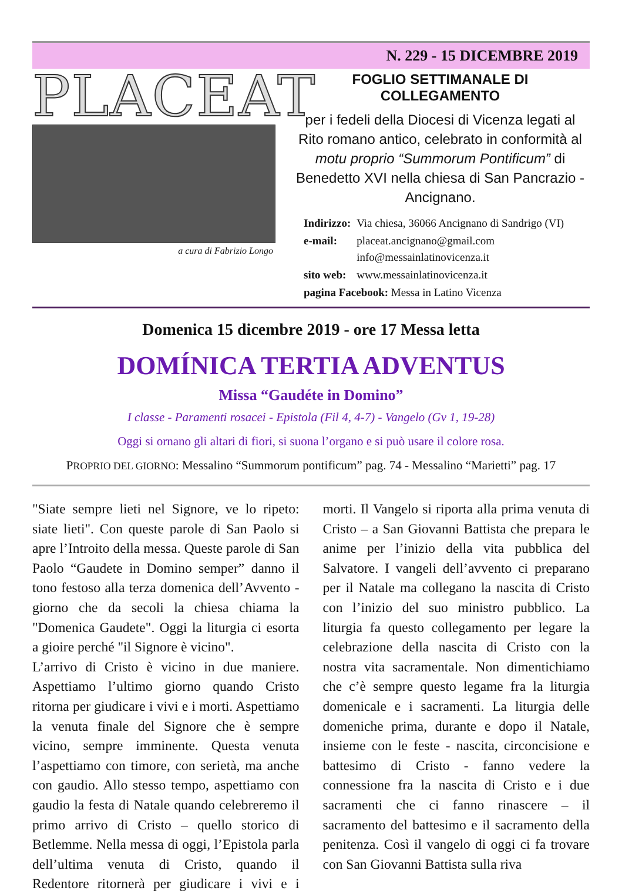N. 229 - 15 DICEMBRE 2019
PLACEAT
a cura di Fabrizio Longo
FOGLIO SETTIMANALE DI COLLEGAMENTO
per i fedeli della Diocesi di Vicenza legati al Rito romano antico, celebrato in conformità al motu proprio “Summorum Pontificum” di Benedetto XVI nella chiesa di San Pancrazio - Ancignano.
| Indirizzo: | Via chiesa, 36066 Ancignano di Sandrigo (VI) |
| e-mail: | placeat.ancignano@gmail.com info@messainlatinovicenza.it |
| sito web: | www.messainlatinovicenza.it |
| pagina Facebook: Messa in Latino Vicenza | |
Domenica 15 dicembre 2019 - ore 17 Messa letta
DOMÍNICA TERTIA ADVENTUS
Missa “Gaudéte in Domino”
I classe - Paramenti rosacei - Epistola (Fil 4, 4-7) - Vangelo (Gv 1, 19-28)
Oggi si ornano gli altari di fiori, si suona l’organo e si può usare il colore rosa.
PROPRIO DEL GIORNO: Messalino “Summorum pontificum” pag. 74 - Messalino “Marietti” pag. 17
"Siate sempre lieti nel Signore, ve lo ripeto: siate lieti". Con queste parole di San Paolo si apre l’Introito della messa. Queste parole di San Paolo “Gaudete in Domino semper” danno il tono festoso alla terza domenica dell’Avvento - giorno che da secoli la chiesa chiama la "Domenica Gaudete". Oggi la liturgia ci esorta a gioire perché "il Signore è vicino".
L’arrivo di Cristo è vicino in due maniere. Aspettiamo l’ultimo giorno quando Cristo ritorna per giudicare i vivi e i morti. Aspettiamo la venuta finale del Signore che è sempre vicino, sempre imminente. Questa venuta l’aspettiamo con timore, con serietà, ma anche con gaudio. Allo stesso tempo, aspettiamo con gaudio la festa di Natale quando celebreremo il primo arrivo di Cristo – quello storico di Betlemme. Nella messa di oggi, l’Epistola parla dell’ultima venuta di Cristo, quando il Redentore ritornerà per giudicare i vivi e i morti. Il Vangelo si riporta alla prima venuta di Cristo – a San Giovanni Battista che prepara le anime per l’inizio della vita pubblica del Salvatore. I vangeli dell’avvento ci preparano per il Natale ma collegano la nascita di Cristo con l’inizio del suo ministro pubblico. La liturgia fa questo collegamento per legare la celebrazione della nascita di Cristo con la nostra vita sacramentale. Non dimentichiamo che c’è sempre questo legame fra la liturgia domenicale e i sacramenti. La liturgia delle domeniche prima, durante e dopo il Natale, insieme con le feste - nascita, circoncisione e battesimo di Cristo - fanno vedere la connessione fra la nascita di Cristo e i due sacramenti che ci fanno rinascere – il sacramento del battesimo e il sacramento della penitenza. Così il vangelo di oggi ci fa trovare con San Giovanni Battista sulla riva